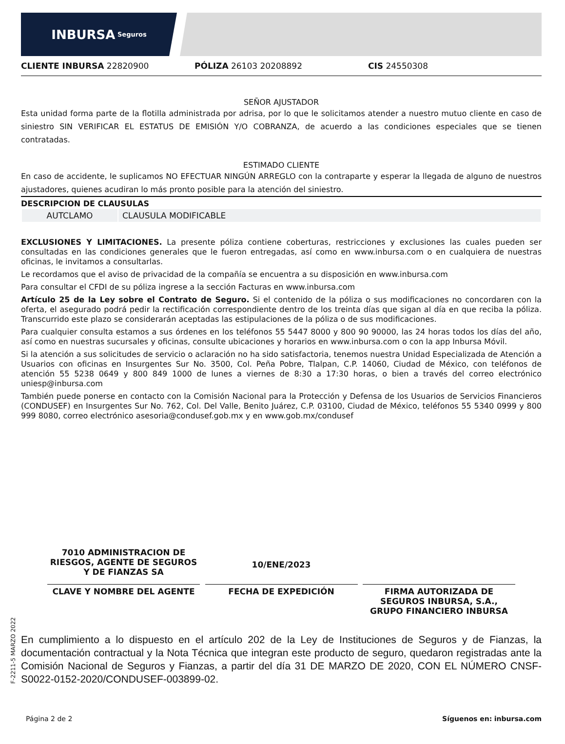INBURSA Seguros
CLIENTE INBURSA 22820900 PÓLIZA 26103 20208892 CIS 24550308
SEÑOR AJUSTADOR
Esta unidad forma parte de la flotilla administrada por adrisa, por lo que le solicitamos atender a nuestro mutuo cliente en caso de siniestro SIN VERIFICAR EL ESTATUS DE EMISIÓN Y/O COBRANZA, de acuerdo a las condiciones especiales que se tienen contratadas.
ESTIMADO CLIENTE
En caso de accidente, le suplicamos NO EFECTUAR NINGÚN ARREGLO con la contraparte y esperar la llegada de alguno de nuestros ajustadores, quienes acudiran lo más pronto posible para la atención del siniestro.
DESCRIPCION DE CLAUSULAS
| AUTCLAMO | CLAUSULA MODIFICABLE |
EXCLUSIONES Y LIMITACIONES. La presente póliza contiene coberturas, restricciones y exclusiones las cuales pueden ser consultadas en las condiciones generales que le fueron entregadas, así como en www.inbursa.com o en cualquiera de nuestras oficinas, le invitamos a consultarlas.
Le recordamos que el aviso de privacidad de la compañía se encuentra a su disposición en www.inbursa.com
Para consultar el CFDI de su póliza ingrese a la sección Facturas en www.inbursa.com
Artículo 25 de la Ley sobre el Contrato de Seguro. Si el contenido de la póliza o sus modificaciones no concordaren con la oferta, el asegurado podrá pedir la rectificación correspondiente dentro de los treinta días que sigan al día en que reciba la póliza. Transcurrido este plazo se considerarán aceptadas las estipulaciones de la póliza o de sus modificaciones.
Para cualquier consulta estamos a sus órdenes en los teléfonos 55 5447 8000 y 800 90 90000, las 24 horas todos los días del año, así como en nuestras sucursales y oficinas, consulte ubicaciones y horarios en www.inbursa.com o con la app Inbursa Móvil.
Si la atención a sus solicitudes de servicio o aclaración no ha sido satisfactoria, tenemos nuestra Unidad Especializada de Atención a Usuarios con oficinas en Insurgentes Sur No. 3500, Col. Peña Pobre, Tlalpan, C.P. 14060, Ciudad de México, con teléfonos de atención 55 5238 0649 y 800 849 1000 de lunes a viernes de 8:30 a 17:30 horas, o bien a través del correo electrónico uniesp@inbursa.com
También puede ponerse en contacto con la Comisión Nacional para la Protección y Defensa de los Usuarios de Servicios Financieros (CONDUSEF) en Insurgentes Sur No. 762, Col. Del Valle, Benito Juárez, C.P. 03100, Ciudad de México, teléfonos 55 5340 0999 y 800 999 8080, correo electrónico asesoria@condusef.gob.mx y en www.gob.mx/condusef
7010 ADMINISTRACION DE RIESGOS, AGENTE DE SEGUROS Y DE FIANZAS SA
CLAVE Y NOMBRE DEL AGENTE
10/ENE/2023
FECHA DE EXPEDICIÓN
FIRMA AUTORIZADA DE SEGUROS INBURSA, S.A., GRUPO FINANCIERO INBURSA
En cumplimiento a lo dispuesto en el artículo 202 de la Ley de Instituciones de Seguros y de Fianzas, la documentación contractual y la Nota Técnica que integran este producto de seguro, quedaron registradas ante la Comisión Nacional de Seguros y Fianzas, a partir del día 31 DE MARZO DE 2020, CON EL NÚMERO CNSF-S0022-0152-2020/CONDUSEF-003899-02.
Página 2 de 2 Síguenos en: inbursa.com
F-2211-5 MARZO 2022